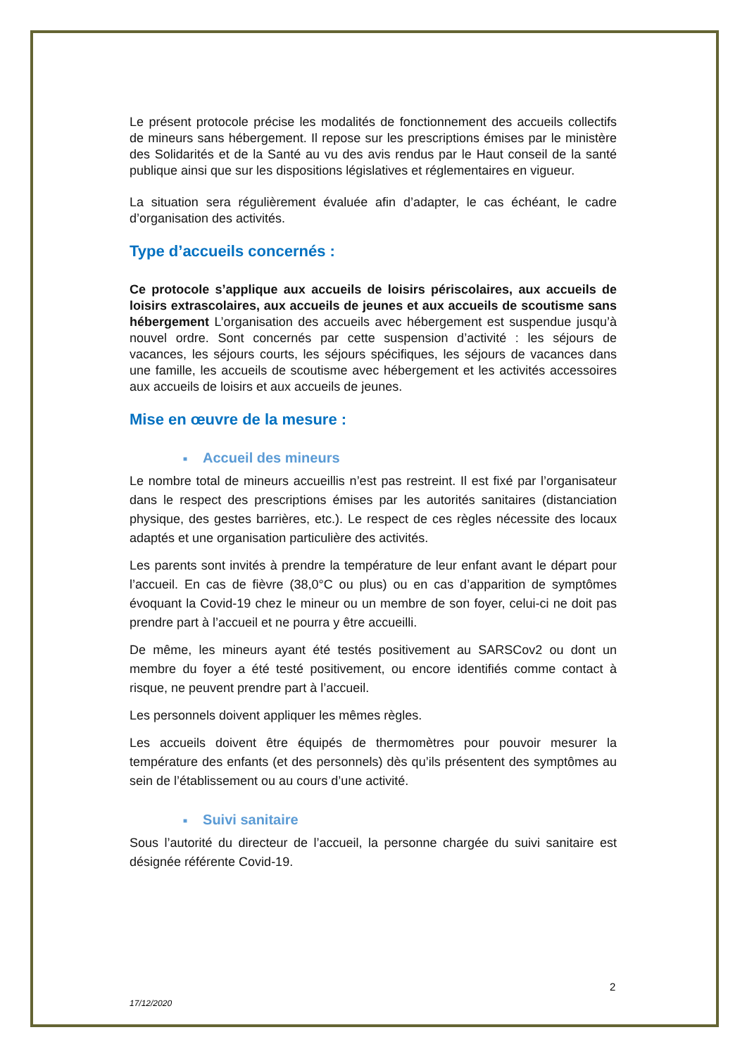Le présent protocole précise les modalités de fonctionnement des accueils collectifs de mineurs sans hébergement. Il repose sur les prescriptions émises par le ministère des Solidarités et de la Santé au vu des avis rendus par le Haut conseil de la santé publique ainsi que sur les dispositions législatives et réglementaires en vigueur.
La situation sera régulièrement évaluée afin d’adapter, le cas échéant, le cadre d’organisation des activités.
Type d’accueils concernés :
Ce protocole s’applique aux accueils de loisirs périscolaires, aux accueils de loisirs extrascolaires, aux accueils de jeunes et aux accueils de scoutisme sans hébergement L’organisation des accueils avec hébergement est suspendue jusqu’à nouvel ordre. Sont concernés par cette suspension d’activité : les séjours de vacances, les séjours courts, les séjours spécifiques, les séjours de vacances dans une famille, les accueils de scoutisme avec hébergement et les activités accessoires aux accueils de loisirs et aux accueils de jeunes.
Mise en œuvre de la mesure :
■ Accueil des mineurs
Le nombre total de mineurs accueillis n’est pas restreint. Il est fixé par l’organisateur dans le respect des prescriptions émises par les autorités sanitaires (distanciation physique, des gestes barrières, etc.). Le respect de ces règles nécessite des locaux adaptés et une organisation particulière des activités.
Les parents sont invités à prendre la température de leur enfant avant le départ pour l’accueil. En cas de fièvre (38,0°C ou plus) ou en cas d’apparition de symptômes évoquant la Covid-19 chez le mineur ou un membre de son foyer, celui-ci ne doit pas prendre part à l’accueil et ne pourra y être accueilli.
De même, les mineurs ayant été testés positivement au SARSCov2 ou dont un membre du foyer a été testé positivement, ou encore identifiés comme contact à risque, ne peuvent prendre part à l’accueil.
Les personnels doivent appliquer les mêmes règles.
Les accueils doivent être équipés de thermomètres pour pouvoir mesurer la température des enfants (et des personnels) dès qu’ils présentent des symptômes au sein de l’établissement ou au cours d’une activité.
■ Suivi sanitaire
Sous l’autorité du directeur de l’accueil, la personne chargée du suivi sanitaire est désignée référente Covid-19.
2
17/12/2020